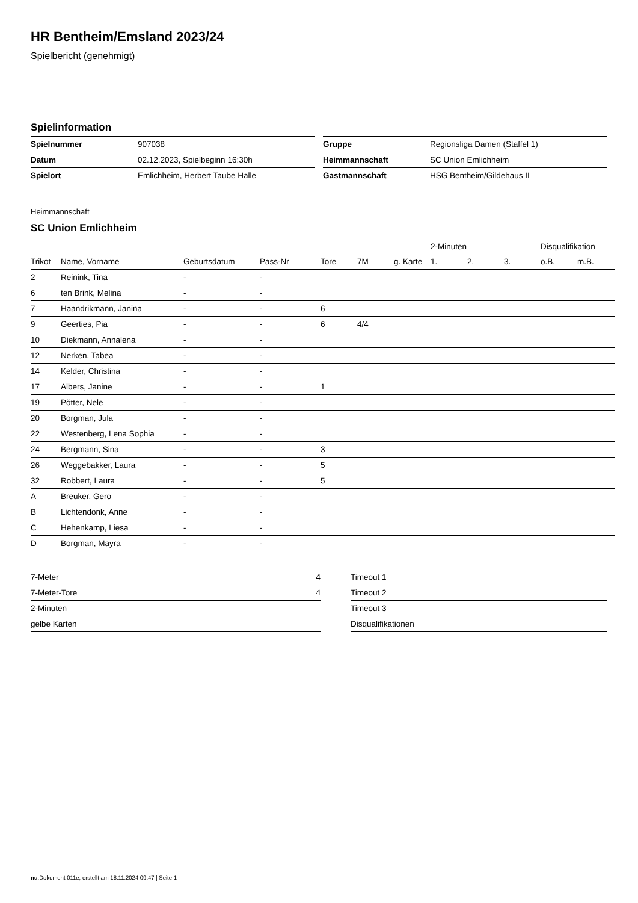HR Bentheim/Emsland 2023/24
Spielbericht (genehmigt)
Spielinformation
| Spielnummer | 907038 |
| Datum | 02.12.2023, Spielbeginn 16:30h |
| Spielort | Emlichheim, Herbert Taube Halle |
| Gruppe | Regionsliga Damen (Staffel 1) |
| Heimmannschaft | SC Union Emlichheim |
| Gastmannschaft | HSG Bentheim/Gildehaus II |
Heimmannschaft
SC Union Emlichheim
| | | | | | | | 2-Minuten | | | Disqualifikation | |
| --- | --- | --- | --- | --- | --- | --- | --- | --- | --- | --- | --- |
| Trikot | Name, Vorname | Geburtsdatum | Pass-Nr | Tore | 7M | g. Karte | 1. | 2. | 3. | o.B. | m.B. |
| 2 | Reinink, Tina | - | - | | | | | | | | |
| 6 | ten Brink, Melina | - | - | | | | | | | | |
| 7 | Haandrikmann, Janina | - | - | 6 | | | | | | | |
| 9 | Geerties, Pia | - | - | 6 | 4/4 | | | | | | |
| 10 | Diekmann, Annalena | - | - | | | | | | | | |
| 12 | Nerken, Tabea | - | - | | | | | | | | |
| 14 | Kelder, Christina | - | - | | | | | | | | |
| 17 | Albers, Janine | - | - | 1 | | | | | | | |
| 19 | Pötter, Nele | - | - | | | | | | | | |
| 20 | Borgman, Jula | - | - | | | | | | | | |
| 22 | Westenberg, Lena Sophia | - | - | | | | | | | | |
| 24 | Bergmann, Sina | - | - | 3 | | | | | | | |
| 26 | Weggebakker, Laura | - | - | 5 | | | | | | | |
| 32 | Robbert, Laura | - | - | 5 | | | | | | | |
| A | Breuker, Gero | - | - | | | | | | | | |
| B | Lichtendonk, Anne | - | - | | | | | | | | |
| C | Hehenkamp, Liesa | - | - | | | | | | | | |
| D | Borgman, Mayra | - | - | | | | | | | | |
| 7-Meter | 4 |
| 7-Meter-Tore | 4 |
| 2-Minuten | |
| gelbe Karten | |
| Timeout 1 |
| Timeout 2 |
| Timeout 3 |
| Disqualifikationen |
nu.Dokument 011e, erstellt am 18.11.2024 09:47 | Seite 1